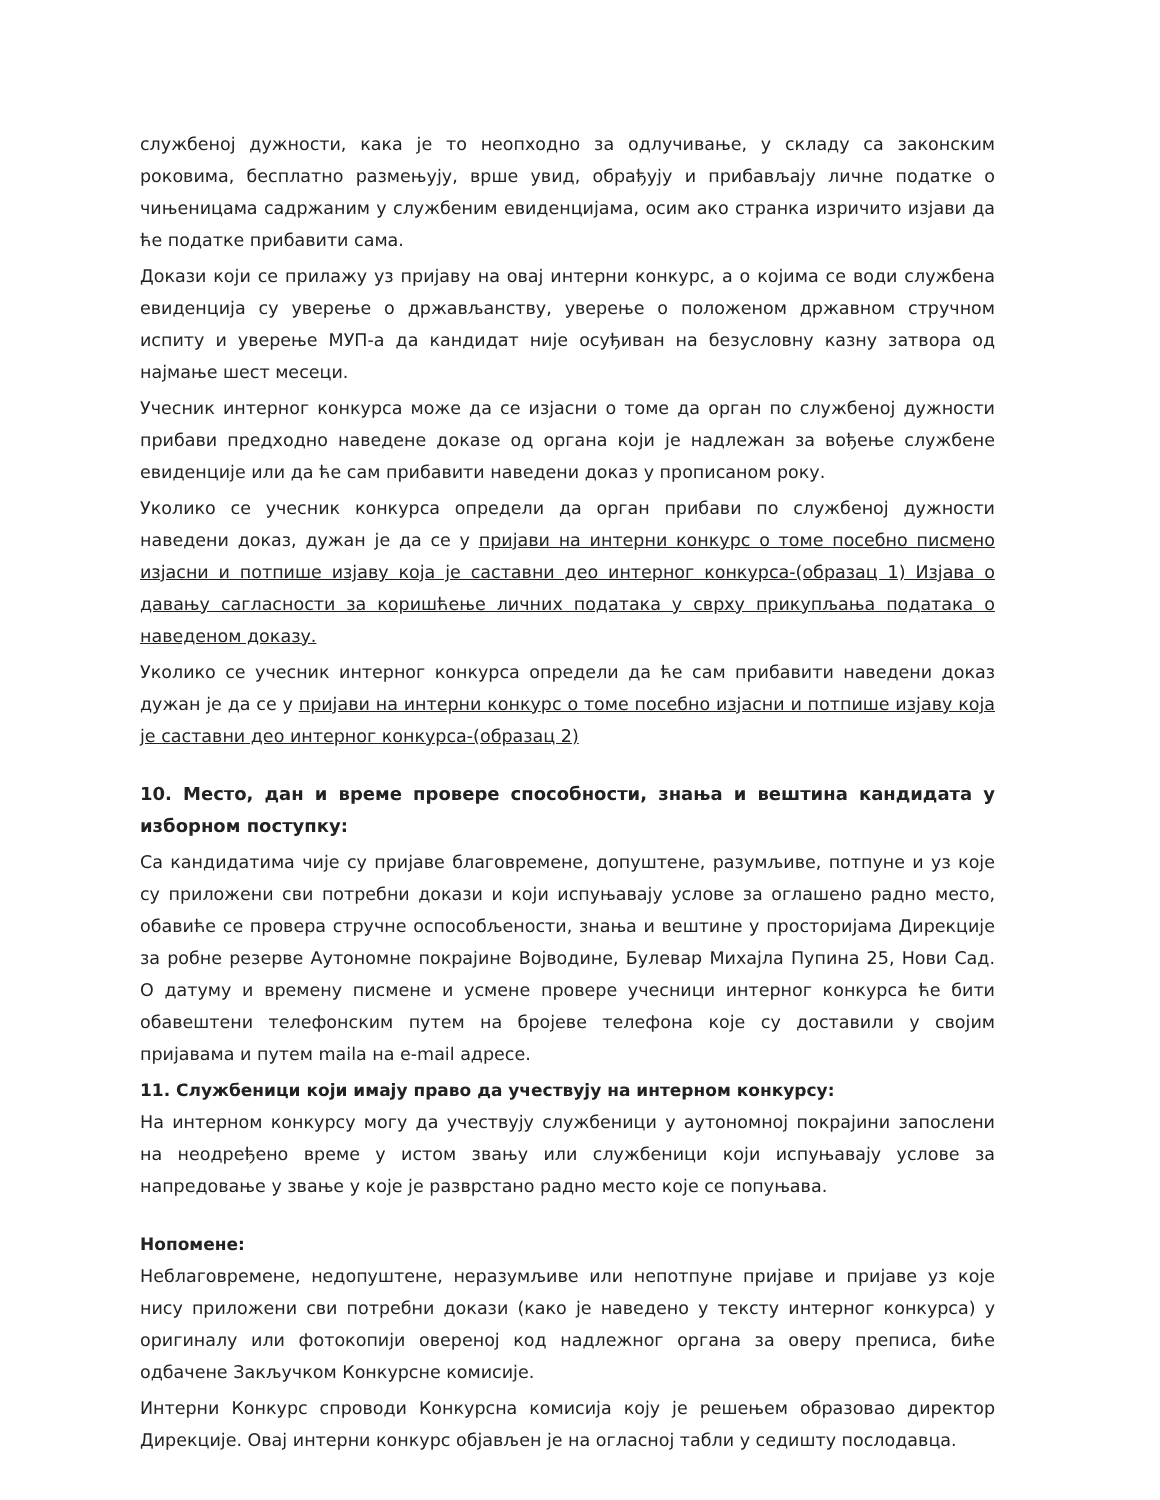службеној дужности, кака је то неопходно за одлучивање, у складу са законским роковима, бесплатно размењују, врше увид, обрађују и прибављају личне податке о чињеницама садржаним у службеним евиденцијама, осим ако странка изричито изјави да ће податке прибавити сама.
Докази који се прилажу уз пријаву на овај интерни конкурс, а о којима се води службена евиденција су уверење о држављанству, уверење о положеном државном стручном испиту и уверење МУП-а да кандидат није осуђиван на безусловну казну затвора од најмање шест месеци.
Учесник интерног конкурса може да се изјасни о томе да орган по службеној дужности прибави предходно наведене доказе од органа који је надлежан за вођење службене евиденције или да ће сам прибавити наведени доказ у прописаном року.
Уколико се учесник конкурса определи да орган прибави по службеној дужности наведени доказ, дужан је да се у пријави на интерни конкурс о томе посебно писмено изјасни и потпише изјаву која је саставни део интерног конкурса-(образац 1) Изјава о давању сагласности за коришћење личних података у сврху прикупљања података о наведеном доказу.
Уколико се учесник интерног конкурса определи да ће сам прибавити наведени доказ дужан је да се у пријави на интерни конкурс о томе посебно изјасни и потпише изјаву која је саставни део интерног конкурса-(образац 2)
10. Место, дан и време провере способности, знања и вештина кандидата у изборном поступку:
Са кандидатима чије су пријаве благовремене, допуштене, разумљиве, потпуне и уз које су приложени сви потребни докази и који испуњавају услове за оглашено радно место, обавиће се провера стручне оспособљености, знања и вештине у просторијама Дирекције за робне резерве Аутономне покрајине Војводине, Булевар Михајла Пупина 25, Нови Сад. О датуму и времену писмене и усмене провере учесници интерног конкурса ће бити обавештени телефонским путем на бројеве телефона које су доставили у својим пријавама и путем maila на e-mail адресе.
11. Службеници који имају право да учествују на интерном конкурсу:
На интерном конкурсу могу да учествују службеници у аутономној покрајини запослени на неодређено време у истом звању или службеници који испуњавају услове за напредовање у звање у које је разврстано радно место које се попуњава.
Нопомене:
Неблаговремене, недопуштене, неразумљиве или непотпуне пријаве и пријаве уз које нису приложени сви потребни докази (како је наведено у тексту интерног конкурса) у оригиналу или фотокопији овереној код надлежног органа за оверу преписа, биће одбачене Закључком Конкурсне комисије.
Интерни Конкурс спроводи Конкурсна комисија коју је решењем образовао директор Дирекције. Овај интерни конкурс објављен је на огласној табли у седишту послодавца.